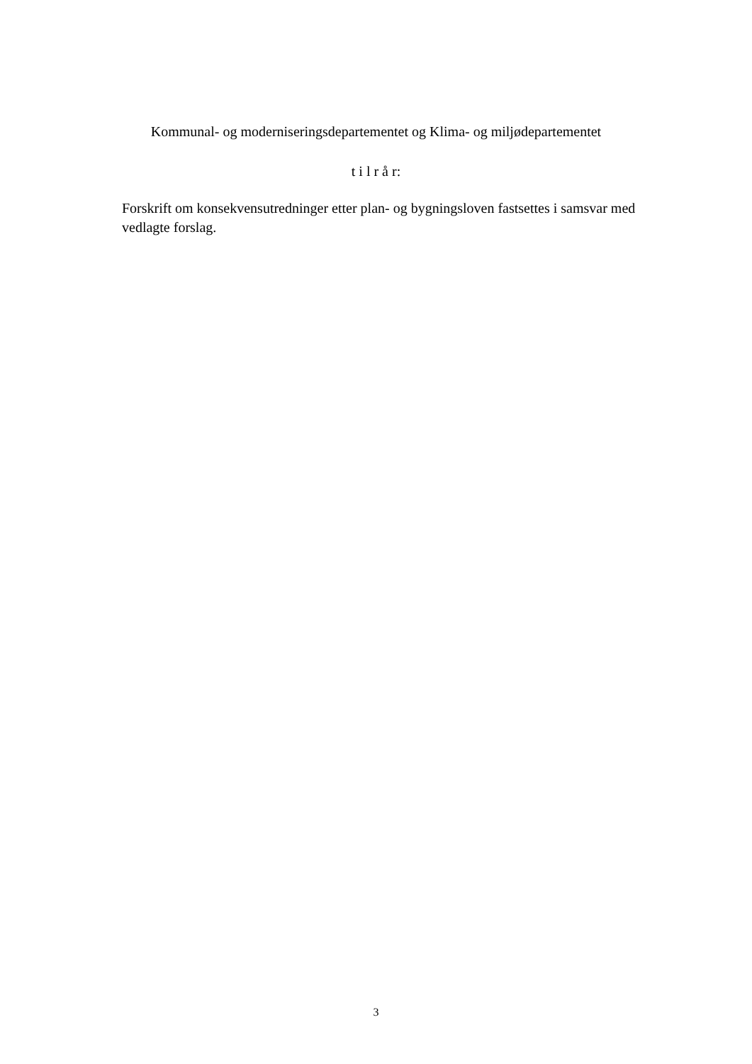Kommunal- og moderniseringsdepartementet og Klima- og miljødepartementet
t i l r å r:
Forskrift om konsekvensutredninger etter plan- og bygningsloven fastsettes i samsvar med vedlagte forslag.
3